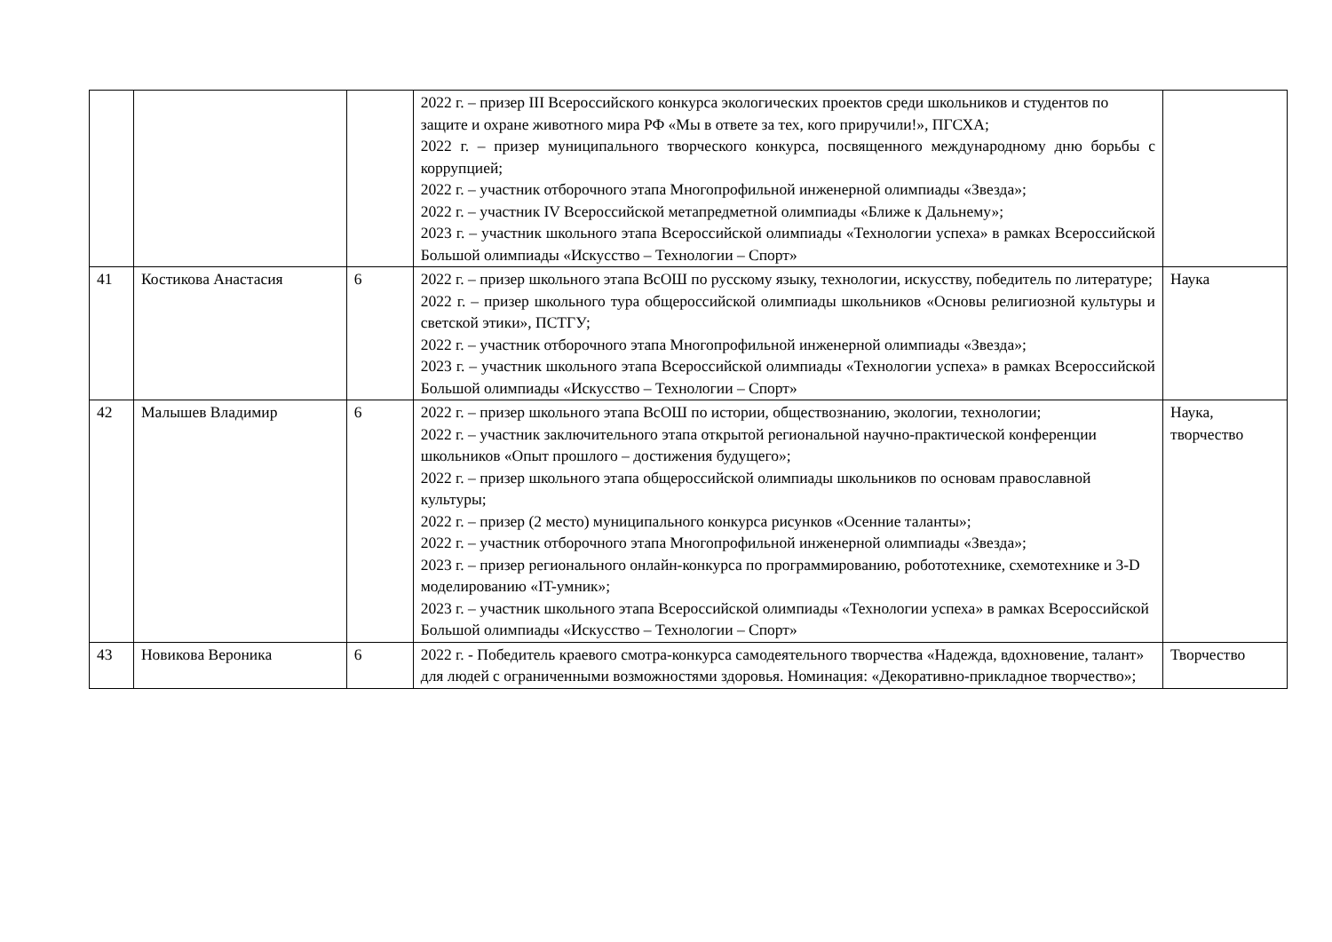| | | | 2022 г. – призер III Всероссийского конкурса экологических проектов среди школьников и студентов по защите и охране животного мира РФ «Мы в ответе за тех, кого приручили!», ПГСХА; 2022 г. – призер муниципального творческого конкурса, посвященного международному дню борьбы с коррупцией; 2022 г. – участник отборочного этапа Многопрофильной инженерной олимпиады «Звезда»; 2022 г. – участник IV Всероссийской метапредметной олимпиады «Ближе к Дальнему»; 2023 г. – участник школьного этапа Всероссийской олимпиады «Технологии успеха» в рамках Всероссийской Большой олимпиады «Искусство – Технологии – Спорт» | |
| 41 | Костикова Анастасия | 6 | 2022 г. – призер школьного этапа ВсОШ по русскому языку, технологии, искусству, победитель по литературе; 2022 г. – призер школьного тура общероссийской олимпиады школьников «Основы религиозной культуры и светской этики», ПСТГУ; 2022 г. – участник отборочного этапа Многопрофильной инженерной олимпиады «Звезда»; 2023 г. – участник школьного этапа Всероссийской олимпиады «Технологии успеха» в рамках Всероссийской Большой олимпиады «Искусство – Технологии – Спорт» | Наука |
| 42 | Малышев Владимир | 6 | 2022 г. – призер школьного этапа ВсОШ по истории, обществознанию, экологии, технологии; 2022 г. – участник заключительного этапа открытой региональной научно-практической конференции школьников «Опыт прошлого – достижения будущего»; 2022 г. – призер школьного этапа общероссийской олимпиады школьников по основам православной культуры; 2022 г. – призер (2 место) муниципального конкурса рисунков «Осенние таланты»; 2022 г. – участник отборочного этапа Многопрофильной инженерной олимпиады «Звезда»; 2023 г. – призер регионального онлайн-конкурса по программированию, робототехнике, схемотехнике и 3-D моделированию «IT-умник»; 2023 г. – участник школьного этапа Всероссийской олимпиады «Технологии успеха» в рамках Всероссийской Большой олимпиады «Искусство – Технологии – Спорт» | Наука, творчество |
| 43 | Новикова Вероника | 6 | 2022 г. - Победитель краевого смотра-конкурса самодеятельного творчества «Надежда, вдохновение, талант» для людей с ограниченными возможностями здоровья. Номинация: «Декоративно-прикладное творчество»; | Творчество |